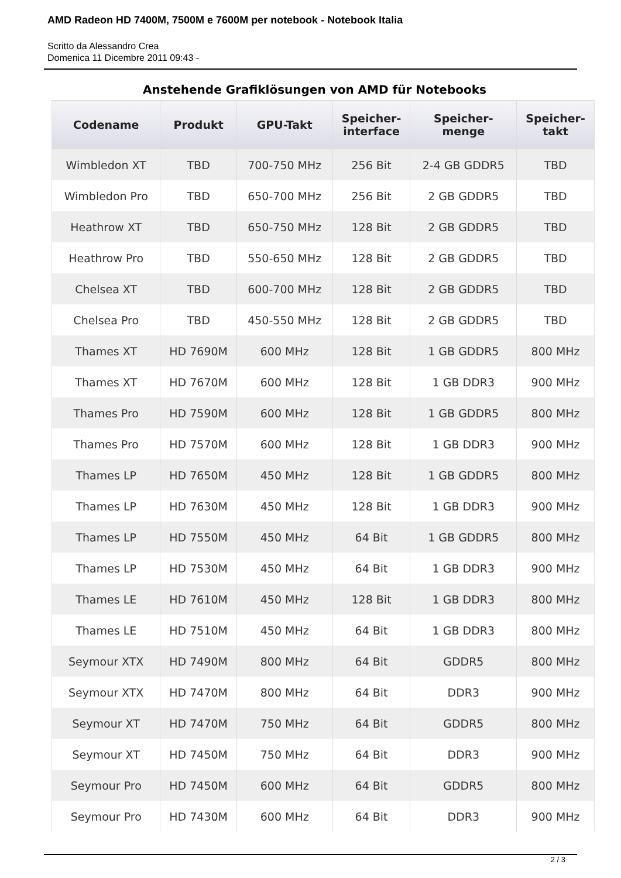AMD Radeon HD 7400M, 7500M e 7600M per notebook - Notebook Italia
Scritto da Alessandro Crea
Domenica 11 Dicembre 2011 09:43 -
Anstehende Grafiklösungen von AMD für Notebooks
| Codename | Produkt | GPU-Takt | Speicher- interface | Speicher- menge | Speicher- takt |
| --- | --- | --- | --- | --- | --- |
| Wimbledon XT | TBD | 700-750 MHz | 256 Bit | 2-4 GB GDDR5 | TBD |
| Wimbledon Pro | TBD | 650-700 MHz | 256 Bit | 2 GB GDDR5 | TBD |
| Heathrow XT | TBD | 650-750 MHz | 128 Bit | 2 GB GDDR5 | TBD |
| Heathrow Pro | TBD | 550-650 MHz | 128 Bit | 2 GB GDDR5 | TBD |
| Chelsea XT | TBD | 600-700 MHz | 128 Bit | 2 GB GDDR5 | TBD |
| Chelsea Pro | TBD | 450-550 MHz | 128 Bit | 2 GB GDDR5 | TBD |
| Thames XT | HD 7690M | 600 MHz | 128 Bit | 1 GB GDDR5 | 800 MHz |
| Thames XT | HD 7670M | 600 MHz | 128 Bit | 1 GB DDR3 | 900 MHz |
| Thames Pro | HD 7590M | 600 MHz | 128 Bit | 1 GB GDDR5 | 800 MHz |
| Thames Pro | HD 7570M | 600 MHz | 128 Bit | 1 GB DDR3 | 900 MHz |
| Thames LP | HD 7650M | 450 MHz | 128 Bit | 1 GB GDDR5 | 800 MHz |
| Thames LP | HD 7630M | 450 MHz | 128 Bit | 1 GB DDR3 | 900 MHz |
| Thames LP | HD 7550M | 450 MHz | 64 Bit | 1 GB GDDR5 | 800 MHz |
| Thames LP | HD 7530M | 450 MHz | 64 Bit | 1 GB DDR3 | 900 MHz |
| Thames LE | HD 7610M | 450 MHz | 128 Bit | 1 GB DDR3 | 800 MHz |
| Thames LE | HD 7510M | 450 MHz | 64 Bit | 1 GB DDR3 | 800 MHz |
| Seymour XTX | HD 7490M | 800 MHz | 64 Bit | GDDR5 | 800 MHz |
| Seymour XTX | HD 7470M | 800 MHz | 64 Bit | DDR3 | 900 MHz |
| Seymour XT | HD 7470M | 750 MHz | 64 Bit | GDDR5 | 800 MHz |
| Seymour XT | HD 7450M | 750 MHz | 64 Bit | DDR3 | 900 MHz |
| Seymour Pro | HD 7450M | 600 MHz | 64 Bit | GDDR5 | 800 MHz |
| Seymour Pro | HD 7430M | 600 MHz | 64 Bit | DDR3 | 900 MHz |
2 / 3